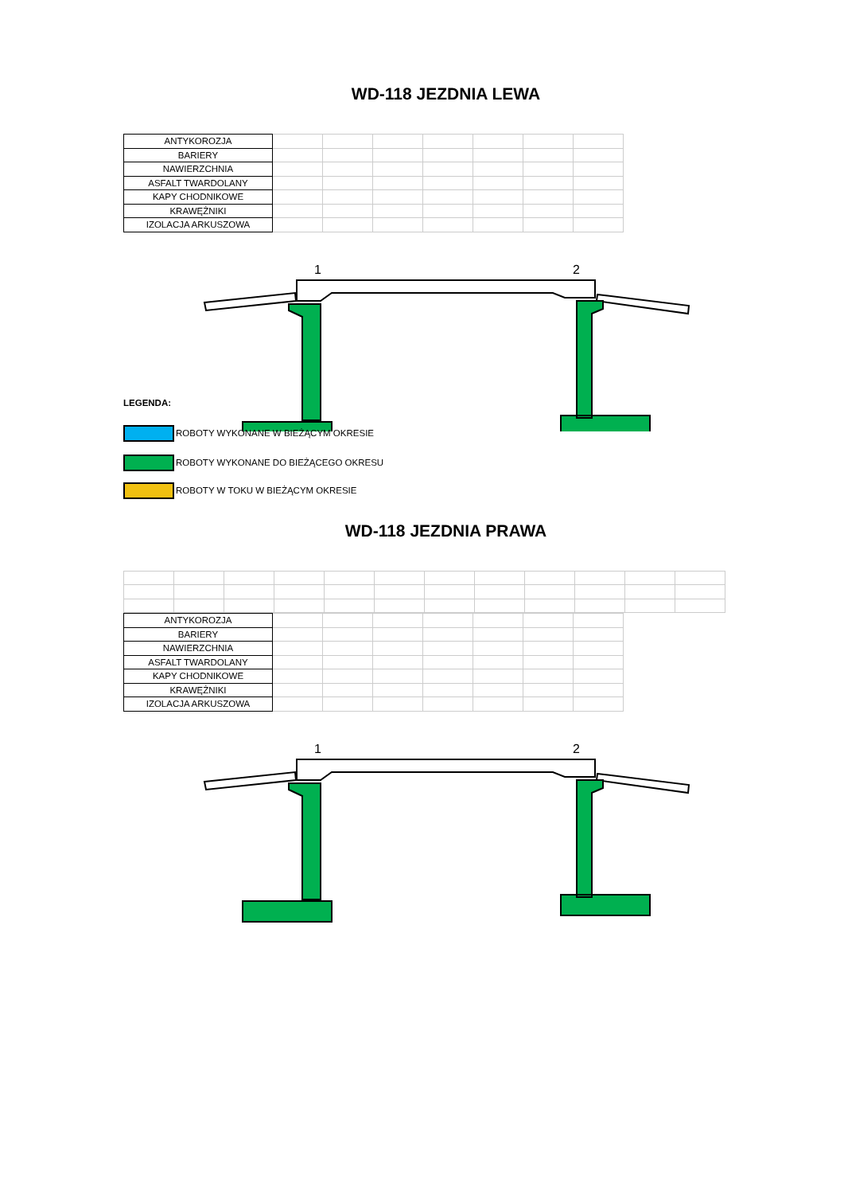WD-118 JEZDNIA LEWA
| ANTYKOROZJA | | | | | | | |
| BARIERY | | | | | | | |
| NAWIERZCHNIA | | | | | | | |
| ASFALT TWARDOLANY | | | | | | | |
| KAPY CHODNIKOWE | | | | | | | |
| KRAWĘŻNIKI | | | | | | | |
| IZOLACJA ARKUSZOWA | | | | | | | |
1
2
LEGENDA:
ROBOTY WYKONANE W BIEŻĄCYM OKRESIE
ROBOTY WYKONANE DO BIEŻĄCEGO OKRESU
ROBOTY W TOKU W BIEŻĄCYM OKRESIE
WD-118 JEZDNIA PRAWA
| ANTYKOROZJA | | | | | | | |
| BARIERY | | | | | | | |
| NAWIERZCHNIA | | | | | | | |
| ASFALT TWARDOLANY | | | | | | | |
| KAPY CHODNIKOWE | | | | | | | |
| KRAWĘŻNIKI | | | | | | | |
| IZOLACJA ARKUSZOWA | | | | | | | |
1
2